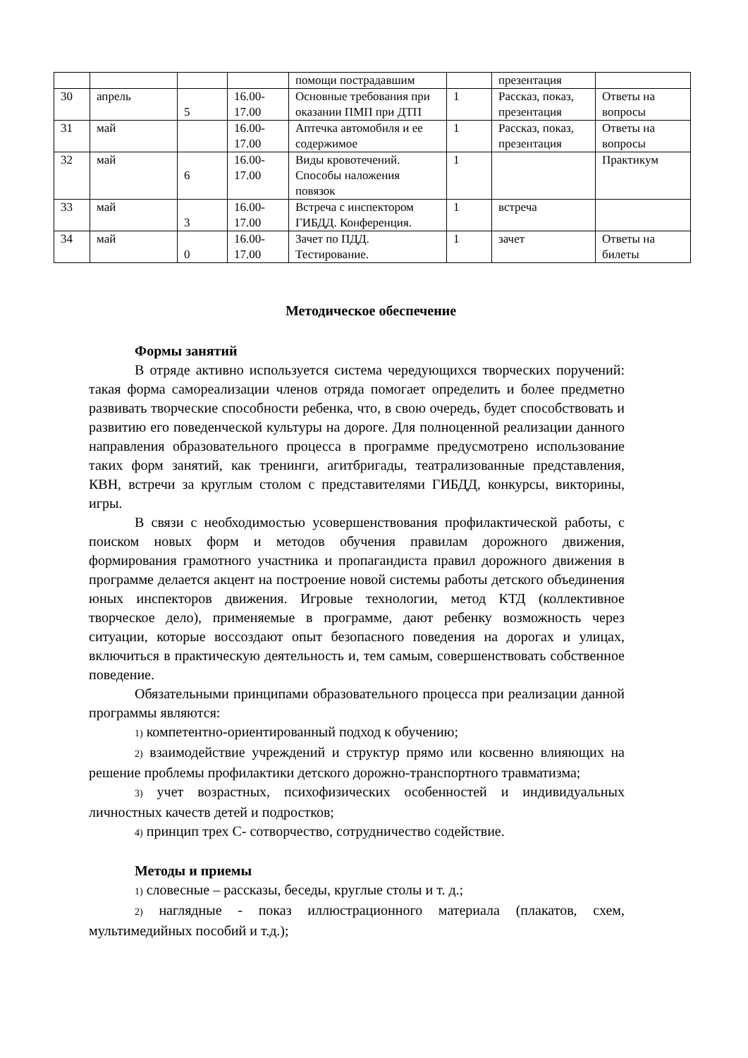| | | | | помощи пострадавшим | | презентация | |
| 30 | апрель | 5 | 16.00- 17.00 | Основные требования при оказании ПМП при ДТП | 1 | Рассказ, показ, презентация | Ответы на вопросы |
| 31 | май | | 16.00- 17.00 | Аптечка автомобиля и ее содержимое | 1 | Рассказ, показ, презентация | Ответы на вопросы |
| 32 | май | 6 | 16.00- 17.00 | Виды кровотечений. Способы наложения повязок | 1 | | Практикум |
| 33 | май | 3 | 16.00- 17.00 | Встреча с инспектором ГИБДД. Конференция. | 1 | встреча | |
| 34 | май | 0 | 16.00- 17.00 | Зачет по ПДД. Тестирование. | 1 | зачет | Ответы на билеты |
Методическое обеспечение
Формы занятий
В отряде активно используется система чередующихся творческих поручений: такая форма самореализации членов отряда помогает определить и более предметно развивать творческие способности ребенка, что, в свою очередь, будет способствовать и развитию его поведенческой культуры на дороге. Для полноценной реализации данного направления образовательного процесса в программе предусмотрено использование таких форм занятий, как тренинги, агитбригады, театрализованные представления, КВН, встречи за круглым столом с представителями ГИБДД, конкурсы, викторины, игры.
В связи с необходимостью усовершенствования профилактической работы, с поиском новых форм и методов обучения правилам дорожного движения, формирования грамотного участника и пропагандиста правил дорожного движения в программе делается акцент на построение новой системы работы детского объединения юных инспекторов движения. Игровые технологии, метод КТД (коллективное творческое дело), применяемые в программе, дают ребенку возможность через ситуации, которые воссоздают опыт безопасного поведения на дорогах и улицах, включиться в практическую деятельность и, тем самым, совершенствовать собственное поведение.
Обязательными принципами образовательного процесса при реализации данной программы являются:
1) компетентно-ориентированный подход к обучению;
2) взаимодействие учреждений и структур прямо или косвенно влияющих на решение проблемы профилактики детского дорожно-транспортного травматизма;
3) учет возрастных, психофизических особенностей и индивидуальных личностных качеств детей и подростков;
4) принцип трех С- сотворчество, сотрудничество содействие.
Методы и приемы
1) словесные – рассказы, беседы, круглые столы и т. д.;
2) наглядные - показ иллюстрационного материала (плакатов, схем, мультимедийных пособий и т.д.);